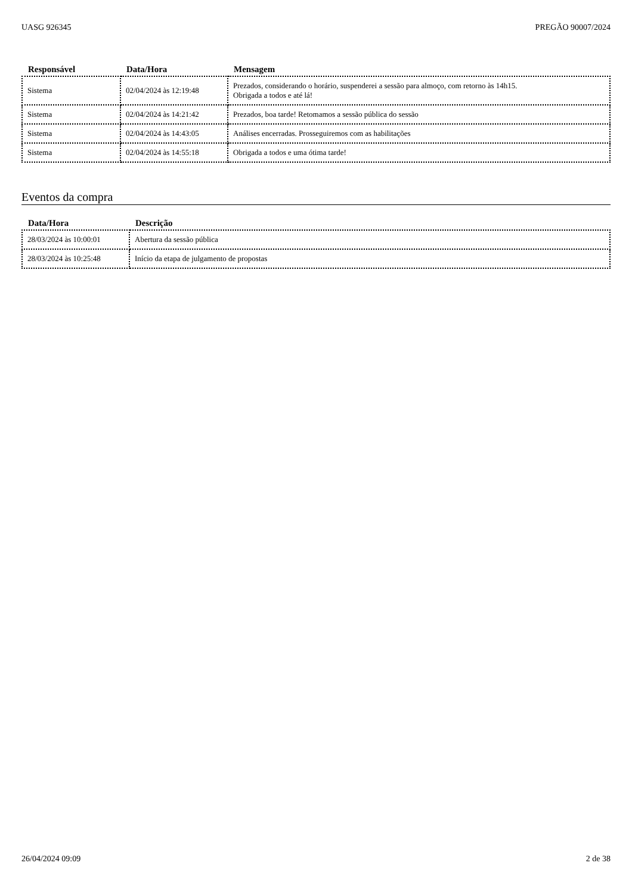UASG 926345 PREGÃO 90007/2024
| Responsável | Data/Hora | Mensagem |
| --- | --- | --- |
| Sistema | 02/04/2024 às 12:19:48 | Prezados, considerando o horário, suspenderei a sessão para almoço, com retorno às 14h15. Obrigada a todos e até lá! |
| Sistema | 02/04/2024 às 14:21:42 | Prezados, boa tarde! Retomamos a sessão pública do sessão |
| Sistema | 02/04/2024 às 14:43:05 | Análises encerradas. Prosseguiremos com as habilitações |
| Sistema | 02/04/2024 às 14:55:18 | Obrigada a todos e uma ótima tarde! |
Eventos da compra
| Data/Hora | Descrição |
| --- | --- |
| 28/03/2024 às 10:00:01 | Abertura da sessão pública |
| 28/03/2024 às 10:25:48 | Início da etapa de julgamento de propostas |
26/04/2024 09:09 2 de 38